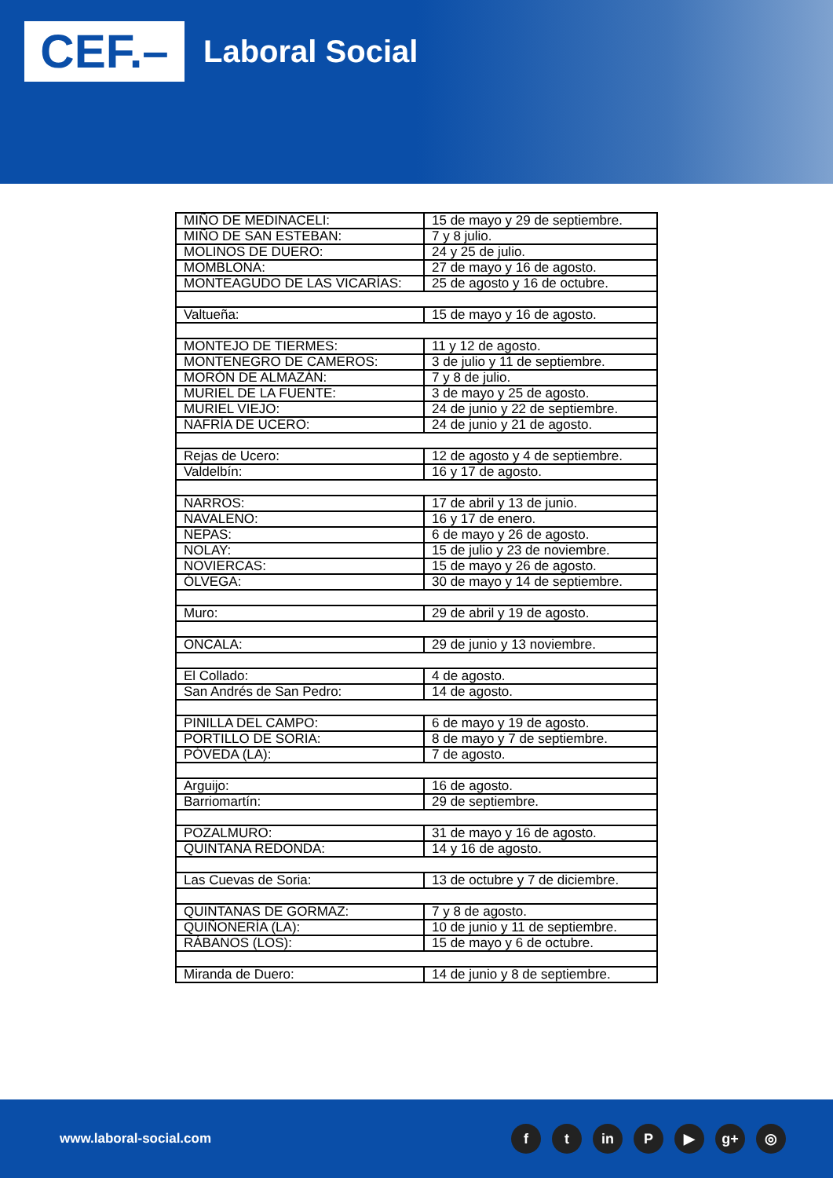CEF.–
Laboral Social
| MIÑO DE MEDINACELI: | 15 de mayo y 29 de septiembre. |
| MIÑO DE SAN ESTEBAN: | 7 y 8 julio. |
| MOLINOS DE DUERO: | 24 y 25 de julio. |
| MOMBLONA: | 27 de mayo y 16 de agosto. |
| MONTEAGUDO DE LAS VICARÍAS: | 25 de agosto y 16 de octubre. |
| Valtueña: | 15 de mayo y 16 de agosto. |
| MONTEJO DE TIERMES: | 11 y 12 de agosto. |
| MONTENEGRO DE CAMEROS: | 3 de julio y 11 de septiembre. |
| MORÓN DE ALMAZÁN: | 7 y 8 de julio. |
| MURIEL DE LA FUENTE: | 3 de mayo y 25 de agosto. |
| MURIEL VIEJO: | 24 de junio y 22 de septiembre. |
| NAFRÍA DE UCERO: | 24 de junio y 21 de agosto. |
| Rejas de Ucero: | 12 de agosto y 4 de septiembre. |
| Valdelbín: | 16 y 17 de agosto. |
| NARROS: | 17 de abril y 13 de junio. |
| NAVALENO: | 16 y 17 de enero. |
| NEPAS: | 6 de mayo y 26 de agosto. |
| NOLAY: | 15 de julio y 23 de noviembre. |
| NOVIERCAS: | 15 de mayo y 26 de agosto. |
| ÓLVEGA: | 30 de mayo y 14 de septiembre. |
| Muro: | 29 de abril y 19 de agosto. |
| ONCALA: | 29 de junio y 13 noviembre. |
| El Collado: | 4 de agosto. |
| San Andrés de San Pedro: | 14 de agosto. |
| PINILLA DEL CAMPO: | 6 de mayo y 19 de agosto. |
| PORTILLO DE SORIA: | 8 de mayo y 7 de septiembre. |
| PÓVEDA (LA): | 7 de agosto. |
| Arguijo: | 16 de agosto. |
| Barriomartín: | 29 de septiembre. |
| POZALMURO: | 31 de mayo y 16 de agosto. |
| QUINTANA REDONDA: | 14 y 16 de agosto. |
| Las Cuevas de Soria: | 13 de octubre y 7 de diciembre. |
| QUINTANAS DE GORMAZ: | 7 y 8 de agosto. |
| QUIÑONERÍA (LA): | 10 de junio y 11 de septiembre. |
| RÁBANOS (LOS): | 15 de mayo y 6 de octubre. |
| Miranda de Duero: | 14 de junio y 8 de septiembre. |
www.laboral-social.com
ft in P ▶ g+ ◎